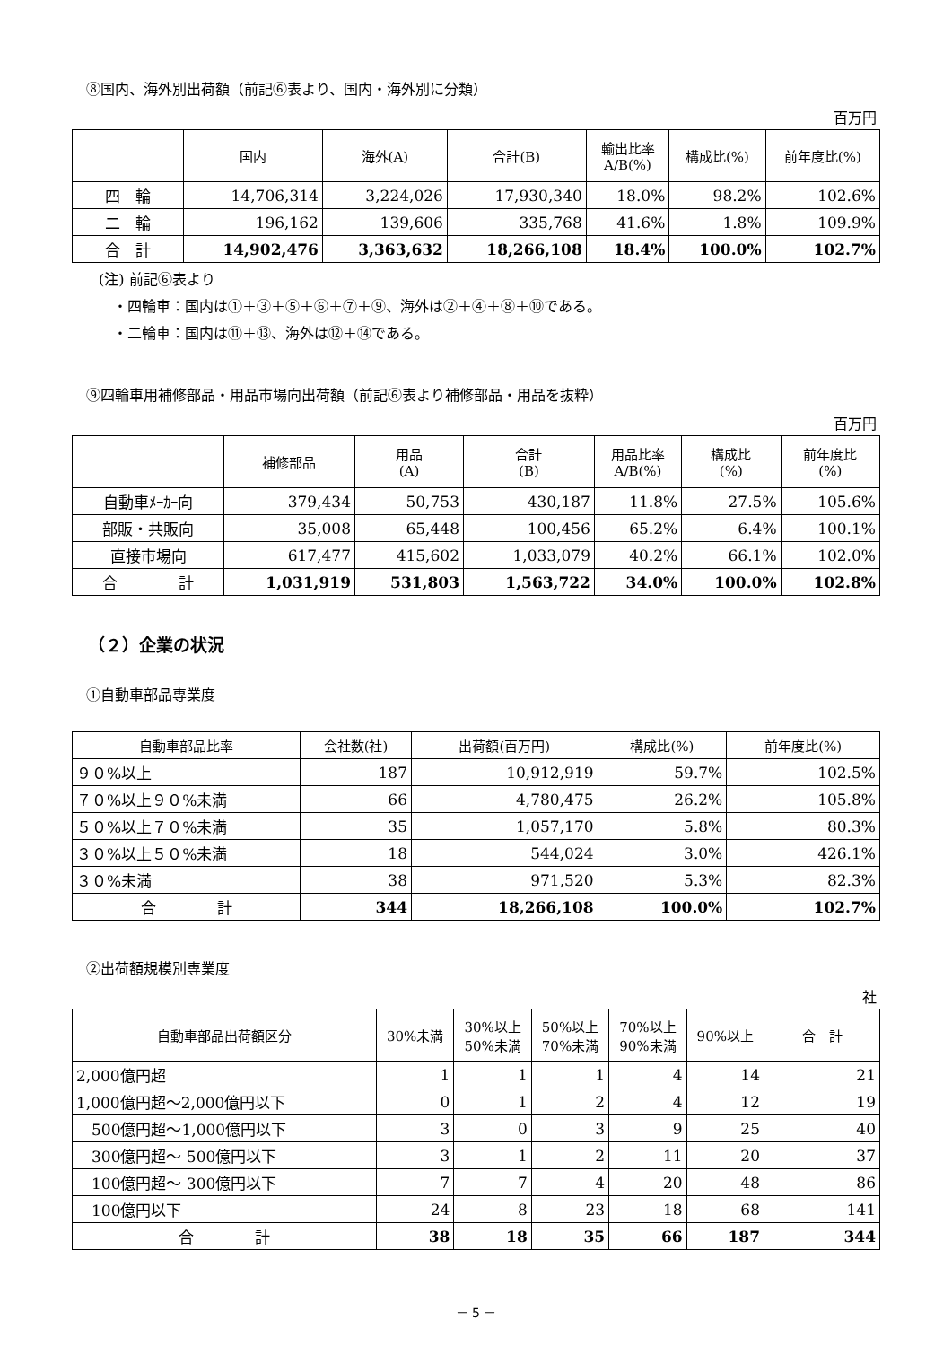⑧国内、海外別出荷額（前記⑥表より、国内・海外別に分類）
百万円
| | 国内 | 海外(A) | 合計(B) | 輸出比率 A/B(%) | 構成比(%) | 前年度比(%) |
| --- | --- | --- | --- | --- | --- | --- |
| 四 輪 | 14,706,314 | 3,224,026 | 17,930,340 | 18.0% | 98.2% | 102.6% |
| 二 輪 | 196,162 | 139,606 | 335,768 | 41.6% | 1.8% | 109.9% |
| 合 計 | 14,902,476 | 3,363,632 | 18,266,108 | 18.4% | 100.0% | 102.7% |
(注) 前記⑥表より
　・四輪車：国内は①＋③＋⑤＋⑥＋⑦＋⑨、海外は②＋④＋⑧＋⑩である。
　・二輪車：国内は⑪＋⑬、海外は⑫＋⑭である。
⑨四輪車用補修部品・用品市場向出荷額（前記⑥表より補修部品・用品を抜粋）
百万円
| | 補修部品 | 用品 (A) | 合計 (B) | 用品比率 A/B(%) | 構成比 (%) | 前年度比 (%) |
| --- | --- | --- | --- | --- | --- | --- |
| 自動車ﾒｰｶｰ向 | 379,434 | 50,753 | 430,187 | 11.8% | 27.5% | 105.6% |
| 部販・共販向 | 35,008 | 65,448 | 100,456 | 65.2% | 6.4% | 100.1% |
| 直接市場向 | 617,477 | 415,602 | 1,033,079 | 40.2% | 66.1% | 102.0% |
| 合 計 | 1,031,919 | 531,803 | 1,563,722 | 34.0% | 100.0% | 102.8% |
（２）企業の状況
①自動車部品専業度
| 自動車部品比率 | 会社数(社) | 出荷額(百万円) | 構成比(%) | 前年度比(%) |
| --- | --- | --- | --- | --- |
| ９０%以上 | 187 | 10,912,919 | 59.7% | 102.5% |
| ７０%以上９０%未満 | 66 | 4,780,475 | 26.2% | 105.8% |
| ５０%以上７０%未満 | 35 | 1,057,170 | 5.8% | 80.3% |
| ３０%以上５０%未満 | 18 | 544,024 | 3.0% | 426.1% |
| ３０%未満 | 38 | 971,520 | 5.3% | 82.3% |
| 合 計 | 344 | 18,266,108 | 100.0% | 102.7% |
②出荷額規模別専業度
社
| 自動車部品出荷額区分 | 30%未満 | 30%以上 50%未満 | 50%以上 70%未満 | 70%以上 90%未満 | 90%以上 | 合 計 |
| --- | --- | --- | --- | --- | --- | --- |
| 2,000億円超 | 1 | 1 | 1 | 4 | 14 | 21 |
| 1,000億円超～2,000億円以下 | 0 | 1 | 2 | 4 | 12 | 19 |
| 500億円超～1,000億円以下 | 3 | 0 | 3 | 9 | 25 | 40 |
| 300億円超～ 500億円以下 | 3 | 1 | 2 | 11 | 20 | 37 |
| 100億円超～ 300億円以下 | 7 | 7 | 4 | 20 | 48 | 86 |
| 100億円以下 | 24 | 8 | 23 | 18 | 68 | 141 |
| 合 計 | 38 | 18 | 35 | 66 | 187 | 344 |
－ 5 －